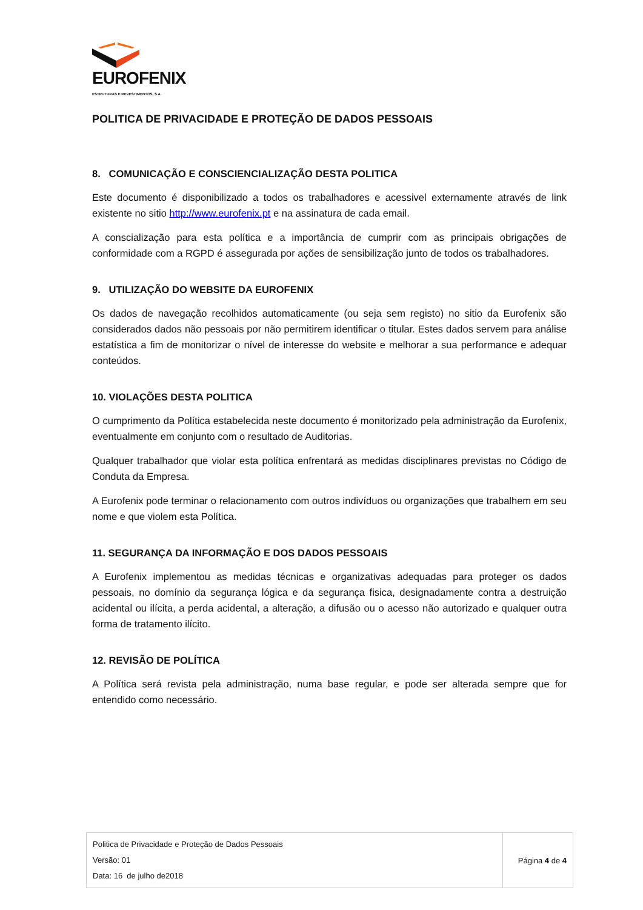EUROFENIX
ESTRUTURAS E REVESTIMENTOS, S.A.
POLITICA DE PRIVACIDADE E PROTEÇÃO DE DADOS PESSOAIS
8. COMUNICAÇÃO E CONSCIENCIALIZAÇÃO DESTA POLITICA
Este documento é disponibilizado a todos os trabalhadores e acessivel externamente através de link existente no sitio http://www.eurofenix.pt e na assinatura de cada email.
A conscialização para esta política e a importância de cumprir com as principais obrigações de conformidade com a RGPD é assegurada por ações de sensibilização junto de todos os trabalhadores.
9. UTILIZAÇÃO DO WEBSITE DA EUROFENIX
Os dados de navegação recolhidos automaticamente (ou seja sem registo) no sitio da Eurofenix são considerados dados não pessoais por não permitirem identificar o titular. Estes dados servem para análise estatística a fim de monitorizar o nível de interesse do website e melhorar a sua performance e adequar conteúdos.
10. VIOLAÇÕES DESTA POLITICA
O cumprimento da Política estabelecida neste documento é monitorizado pela administração da Eurofenix, eventualmente em conjunto com o resultado de Auditorias.
Qualquer trabalhador que violar esta política enfrentará as medidas disciplinares previstas no Código de Conduta da Empresa.
A Eurofenix pode terminar o relacionamento com outros indivíduos ou organizações que trabalhem em seu nome e que violem esta Política.
11. SEGURANÇA DA INFORMAÇÃO E DOS DADOS PESSOAIS
A Eurofenix implementou as medidas técnicas e organizativas adequadas para proteger os dados pessoais, no domínio da segurança lógica e da segurança fisica, designadamente contra a destruição acidental ou ilícita, a perda acidental, a alteração, a difusão ou o acesso não autorizado e qualquer outra forma de tratamento ilícito.
12. REVISÃO DE POLÍTICA
A Política será revista pela administração, numa base regular, e pode ser alterada sempre que for entendido como necessário.
| Politica de Privacidade e Proteção de Dados Pessoais Versão: 01 Data: 16 de julho de2018 | Página 4 de 4 |